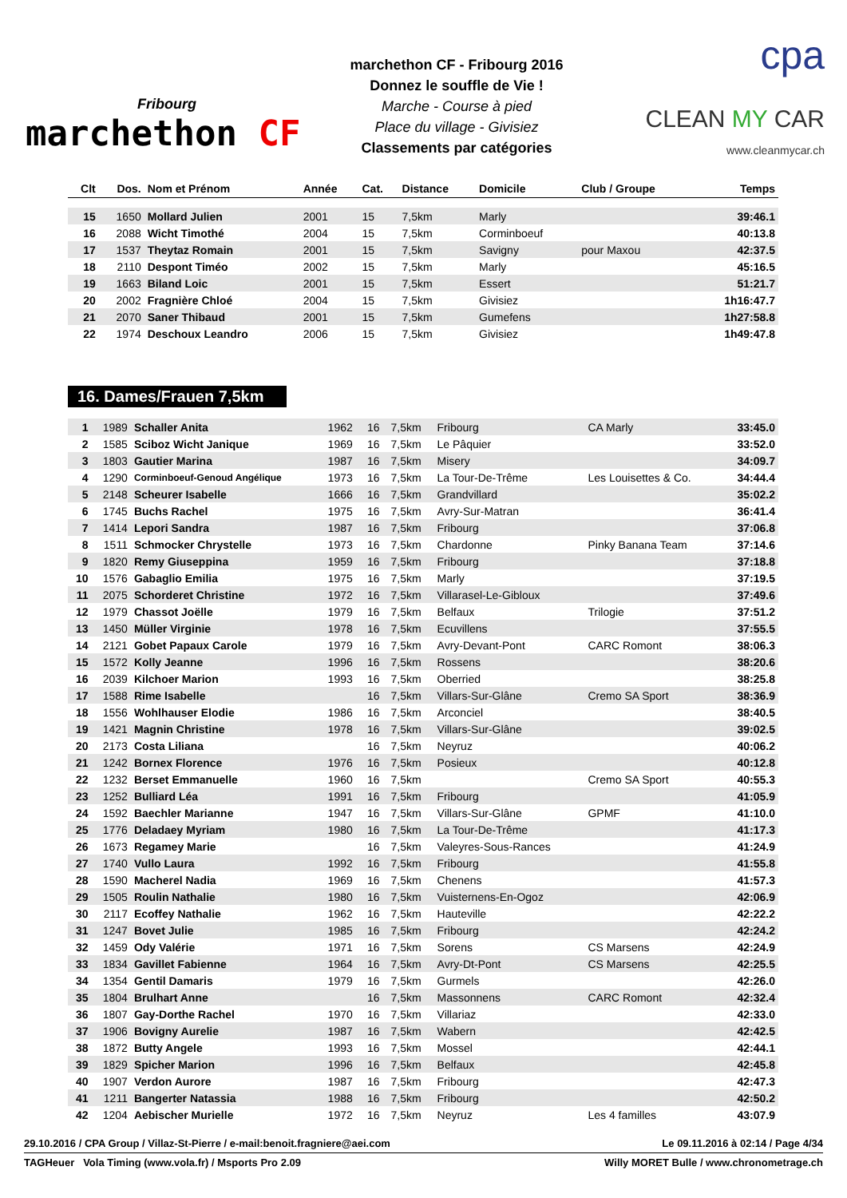Fribourg
marchethon CF
marchethon CF - Fribourg 2016
Donnez le souffle de Vie !
Marche - Course à pied
Place du village - Givisiez
Classements par catégories
cpa
CLEAN MY CAR
www.cleanmycar.ch
| Clt | Dos. | Nom et Prénom | Année | Cat. | Distance | Domicile | Club / Groupe | Temps |
| --- | --- | --- | --- | --- | --- | --- | --- | --- |
| 15 | 1650 | Mollard Julien | 2001 | 15 | 7,5km | Marly | | 39:46.1 |
| 16 | 2088 | Wicht Timothé | 2004 | 15 | 7,5km | Corminboeuf | | 40:13.8 |
| 17 | 1537 | Theytaz Romain | 2001 | 15 | 7,5km | Savigny | pour Maxou | 42:37.5 |
| 18 | 2110 | Despont Timéo | 2002 | 15 | 7,5km | Marly | | 45:16.5 |
| 19 | 1663 | Biland Loic | 2001 | 15 | 7,5km | Essert | | 51:21.7 |
| 20 | 2002 | Fragnière Chloé | 2004 | 15 | 7,5km | Givisiez | | 1h16:47.7 |
| 21 | 2070 | Saner Thibaud | 2001 | 15 | 7,5km | Gumefens | | 1h27:58.8 |
| 22 | 1974 | Deschoux Leandro | 2006 | 15 | 7,5km | Givisiez | | 1h49:47.8 |
16. Dames/Frauen 7,5km
| 1 | 1989 | Schaller Anita | 1962 | 16 | 7,5km | Fribourg | CA Marly | 33:45.0 |
| 2 | 1585 | Sciboz Wicht Janique | 1969 | 16 | 7,5km | Le Pâquier | | 33:52.0 |
| 3 | 1803 | Gautier Marina | 1987 | 16 | 7,5km | Misery | | 34:09.7 |
| 4 | 1290 | Corminboeuf-Genoud Angélique | 1973 | 16 | 7,5km | La Tour-De-Trême | Les Louisettes & Co. | 34:44.4 |
| 5 | 2148 | Scheurer Isabelle | 1666 | 16 | 7,5km | Grandvillard | | 35:02.2 |
| 6 | 1745 | Buchs Rachel | 1975 | 16 | 7,5km | Avry-Sur-Matran | | 36:41.4 |
| 7 | 1414 | Lepori Sandra | 1987 | 16 | 7,5km | Fribourg | | 37:06.8 |
| 8 | 1511 | Schmocker Chrystelle | 1973 | 16 | 7,5km | Chardonne | Pinky Banana Team | 37:14.6 |
| 9 | 1820 | Remy Giuseppina | 1959 | 16 | 7,5km | Fribourg | | 37:18.8 |
| 10 | 1576 | Gabaglio Emilia | 1975 | 16 | 7,5km | Marly | | 37:19.5 |
| 11 | 2075 | Schorderet Christine | 1972 | 16 | 7,5km | Villarasel-Le-Gibloux | | 37:49.6 |
| 12 | 1979 | Chassot Joëlle | 1979 | 16 | 7,5km | Belfaux | Trilogie | 37:51.2 |
| 13 | 1450 | Müller Virginie | 1978 | 16 | 7,5km | Ecuvillens | | 37:55.5 |
| 14 | 2121 | Gobet Papaux Carole | 1979 | 16 | 7,5km | Avry-Devant-Pont | CARC Romont | 38:06.3 |
| 15 | 1572 | Kolly Jeanne | 1996 | 16 | 7,5km | Rossens | | 38:20.6 |
| 16 | 2039 | Kilchoer Marion | 1993 | 16 | 7,5km | Oberried | | 38:25.8 |
| 17 | 1588 | Rime Isabelle | | 16 | 7,5km | Villars-Sur-Glâne | Cremo SA Sport | 38:36.9 |
| 18 | 1556 | Wohlhauser Elodie | 1986 | 16 | 7,5km | Arconciel | | 38:40.5 |
| 19 | 1421 | Magnin Christine | 1978 | 16 | 7,5km | Villars-Sur-Glâne | | 39:02.5 |
| 20 | 2173 | Costa Liliana | | 16 | 7,5km | Neyruz | | 40:06.2 |
| 21 | 1242 | Bornex Florence | 1976 | 16 | 7,5km | Posieux | | 40:12.8 |
| 22 | 1232 | Berset Emmanuelle | 1960 | 16 | 7,5km | | Cremo SA Sport | 40:55.3 |
| 23 | 1252 | Bulliard Léa | 1991 | 16 | 7,5km | Fribourg | | 41:05.9 |
| 24 | 1592 | Baechler Marianne | 1947 | 16 | 7,5km | Villars-Sur-Glâne | GPMF | 41:10.0 |
| 25 | 1776 | Deladaey Myriam | 1980 | 16 | 7,5km | La Tour-De-Trême | | 41:17.3 |
| 26 | 1673 | Regamey Marie | | 16 | 7,5km | Valeyres-Sous-Rances | | 41:24.9 |
| 27 | 1740 | Vullo Laura | 1992 | 16 | 7,5km | Fribourg | | 41:55.8 |
| 28 | 1590 | Macherel Nadia | 1969 | 16 | 7,5km | Chenens | | 41:57.3 |
| 29 | 1505 | Roulin Nathalie | 1980 | 16 | 7,5km | Vuisternens-En-Ogoz | | 42:06.9 |
| 30 | 2117 | Ecoffey Nathalie | 1962 | 16 | 7,5km | Hauteville | | 42:22.2 |
| 31 | 1247 | Bovet Julie | 1985 | 16 | 7,5km | Fribourg | | 42:24.2 |
| 32 | 1459 | Ody Valérie | 1971 | 16 | 7,5km | Sorens | CS Marsens | 42:24.9 |
| 33 | 1834 | Gavillet Fabienne | 1964 | 16 | 7,5km | Avry-Dt-Pont | CS Marsens | 42:25.5 |
| 34 | 1354 | Gentil Damaris | 1979 | 16 | 7,5km | Gurmels | | 42:26.0 |
| 35 | 1804 | Brulhart Anne | | 16 | 7,5km | Massonnens | CARC Romont | 42:32.4 |
| 36 | 1807 | Gay-Dorthe Rachel | 1970 | 16 | 7,5km | Villariaz | | 42:33.0 |
| 37 | 1906 | Bovigny Aurelie | 1987 | 16 | 7,5km | Wabern | | 42:42.5 |
| 38 | 1872 | Butty Angele | 1993 | 16 | 7,5km | Mossel | | 42:44.1 |
| 39 | 1829 | Spicher Marion | 1996 | 16 | 7,5km | Belfaux | | 42:45.8 |
| 40 | 1907 | Verdon Aurore | 1987 | 16 | 7,5km | Fribourg | | 42:47.3 |
| 41 | 1211 | Bangerter Natassia | 1988 | 16 | 7,5km | Fribourg | | 42:50.2 |
| 42 | 1204 | Aebischer Murielle | 1972 | 16 | 7,5km | Neyruz | Les 4 familles | 43:07.9 |
29.10.2016 / CPA Group / Villaz-St-Pierre / e-mail:benoit.fragniere@aei.com Le 09.11.2016 à 02:14 / Page 4/34
TAGHeuer Vola Timing (www.vola.fr) / Msports Pro 2.09 Willy MORET Bulle / www.chronometrage.ch